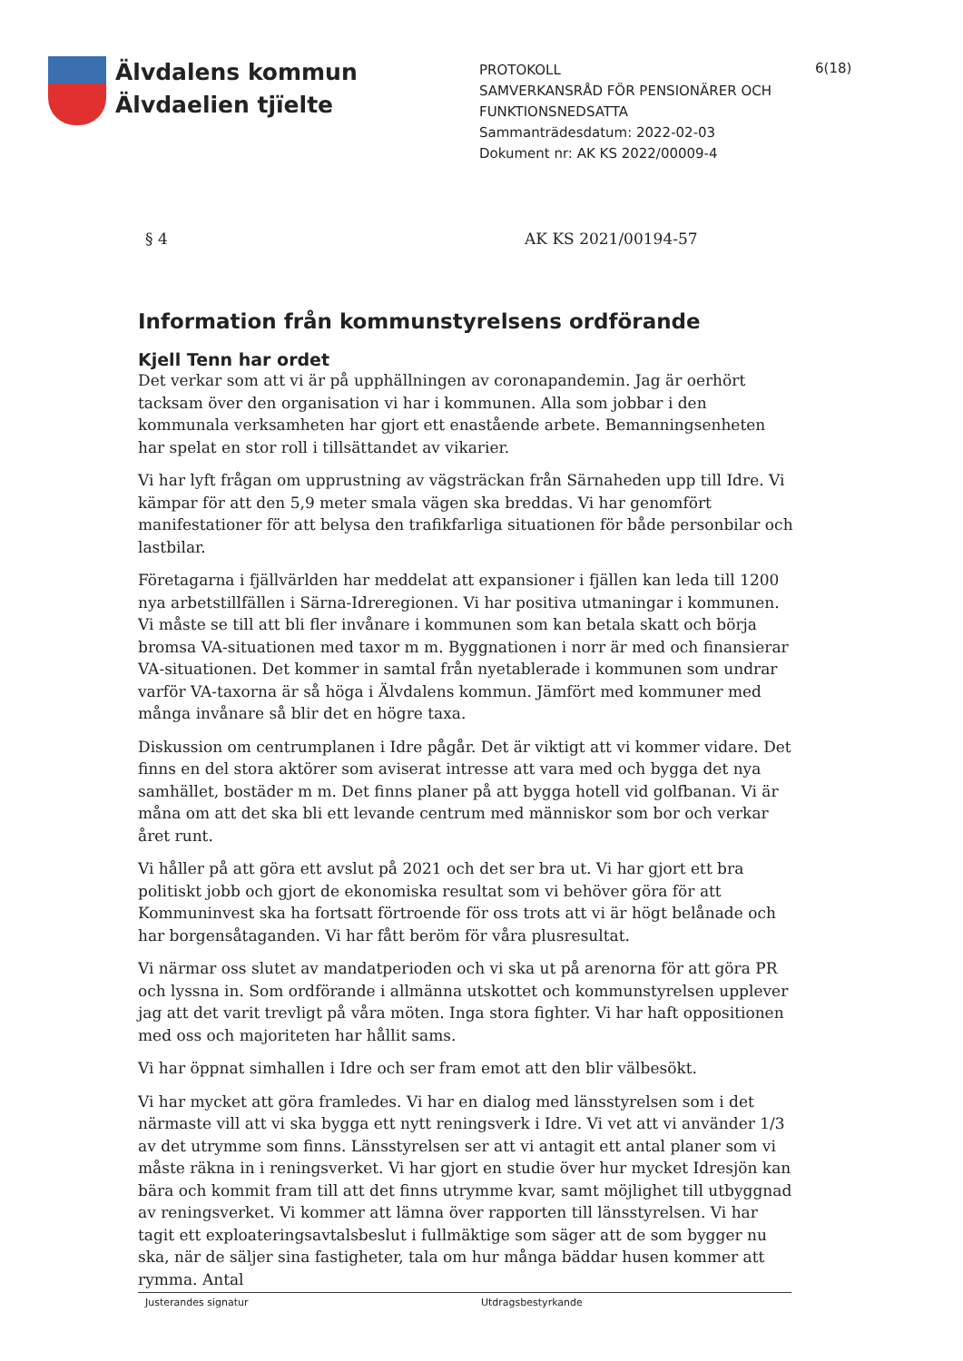Älvdalens kommun
Älvdaelien tjïelte
PROTOKOLL
SAMVERKANSRÅD FÖR PENSIONÄRER OCH FUNKTIONSNEDSATTA
Sammanträdesdatum: 2022-02-03
Dokument nr: AK KS 2022/00009-4
6(18)
§ 4 AK KS 2021/00194-57
Information från kommunstyrelsens ordförande
Kjell Tenn har ordet
Det verkar som att vi är på upphällningen av coronapandemin. Jag är oerhört tacksam över den organisation vi har i kommunen. Alla som jobbar i den kommunala verksamheten har gjort ett enastående arbete. Bemanningsenheten har spelat en stor roll i tillsättandet av vikarier.
Vi har lyft frågan om upprustning av vägsträckan från Särnaheden upp till Idre. Vi kämpar för att den 5,9 meter smala vägen ska breddas. Vi har genomfört manifestationer för att belysa den trafikfarliga situationen för både personbilar och lastbilar.
Företagarna i fjällvärlden har meddelat att expansioner i fjällen kan leda till 1200 nya arbetstillfällen i Särna-Idreregionen. Vi har positiva utmaningar i kommunen. Vi måste se till att bli fler invånare i kommunen som kan betala skatt och börja bromsa VA-situationen med taxor m m. Byggnationen i norr är med och finansierar VA-situationen. Det kommer in samtal från nyetablerade i kommunen som undrar varför VA-taxorna är så höga i Älvdalens kommun. Jämfört med kommuner med många invånare så blir det en högre taxa.
Diskussion om centrumplanen i Idre pågår. Det är viktigt att vi kommer vidare. Det finns en del stora aktörer som aviserat intresse att vara med och bygga det nya samhället, bostäder m m. Det finns planer på att bygga hotell vid golfbanan. Vi är måna om att det ska bli ett levande centrum med människor som bor och verkar året runt.
Vi håller på att göra ett avslut på 2021 och det ser bra ut. Vi har gjort ett bra politiskt jobb och gjort de ekonomiska resultat som vi behöver göra för att Kommuninvest ska ha fortsatt förtroende för oss trots att vi är högt belånade och har borgensåtaganden. Vi har fått beröm för våra plusresultat.
Vi närmar oss slutet av mandatperioden och vi ska ut på arenorna för att göra PR och lyssna in. Som ordförande i allmänna utskottet och kommunstyrelsen upplever jag att det varit trevligt på våra möten. Inga stora fighter. Vi har haft oppositionen med oss och majoriteten har hållit sams.
Vi har öppnat simhallen i Idre och ser fram emot att den blir välbesökt.
Vi har mycket att göra framledes. Vi har en dialog med länsstyrelsen som i det närmaste vill att vi ska bygga ett nytt reningsverk i Idre. Vi vet att vi använder 1/3 av det utrymme som finns. Länsstyrelsen ser att vi antagit ett antal planer som vi måste räkna in i reningsverket. Vi har gjort en studie över hur mycket Idresjön kan bära och kommit fram till att det finns utrymme kvar, samt möjlighet till utbyggnad av reningsverket. Vi kommer att lämna över rapporten till länsstyrelsen. Vi har tagit ett exploateringsavtalsbeslut i fullmäktige som säger att de som bygger nu ska, när de säljer sina fastigheter, tala om hur många bäddar husen kommer att rymma. Antal
Justerandes signatur Utdragsbestyrkande